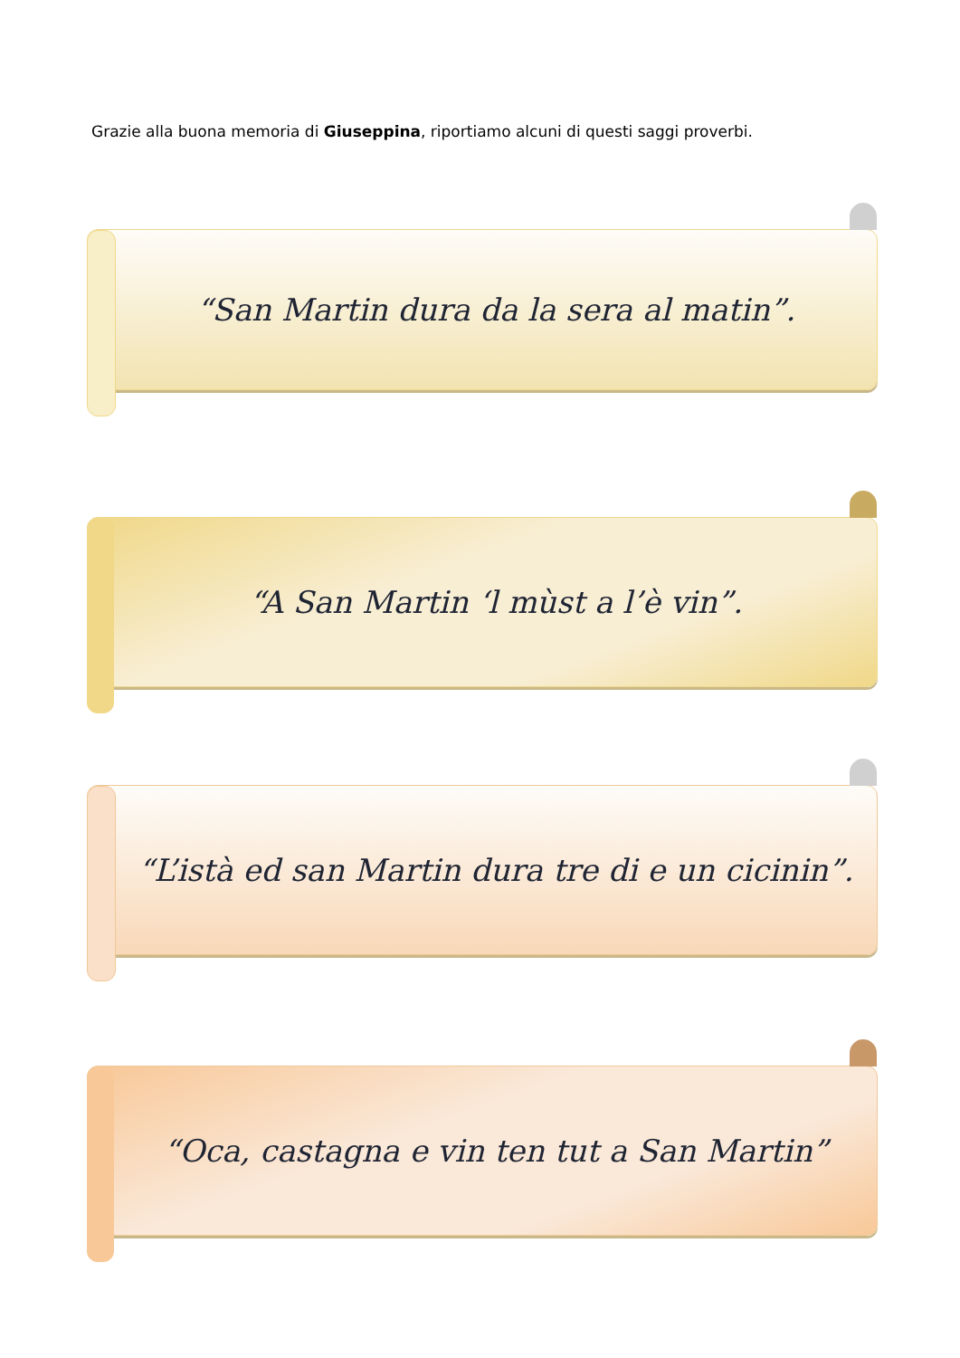Grazie alla buona memoria di Giuseppina, riportiamo alcuni di questi saggi proverbi.
“San Martin dura da la sera al matin”.
“A San Martin ‘l mùst a l’è vin”.
“L’istà ed san Martin dura tre di e un cicinin”.
“Oca, castagna e vin ten tut a San Martin”